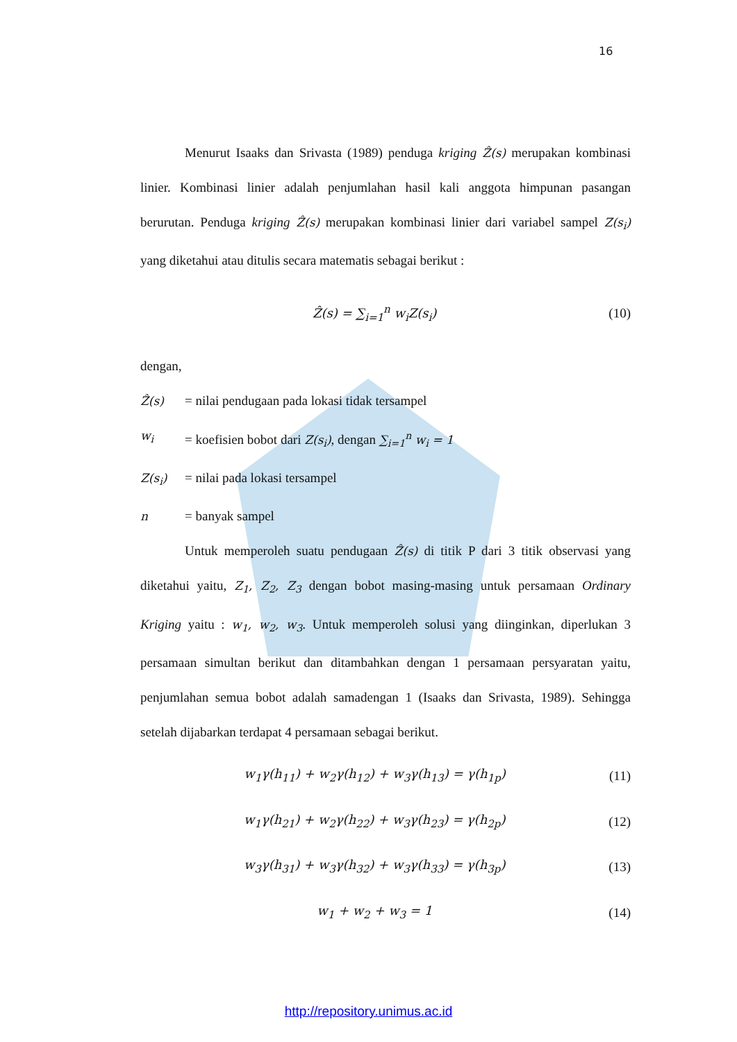16
Menurut Isaaks dan Srivasta (1989) penduga kriging Ẑ(s) merupakan kombinasi linier. Kombinasi linier adalah penjumlahan hasil kali anggota himpunan pasangan berurutan. Penduga kriging Ẑ(s) merupakan kombinasi linier dari variabel sampel Z(s<sub>i</sub>) yang diketahui atau ditulis secara matematis sebagai berikut :
Ẑ(s) = ∑<sub>i=1</sub><sup>n</sup> w<sub>i</sub>Z(s<sub>i</sub>) (10)
dengan,
Ẑ(s) = nilai pendugaan pada lokasi tidak tersampel
w<sub>i</sub> = koefisien bobot dari Z(s<sub>i</sub>), dengan ∑<sub>i=1</sub><sup>n</sup> w<sub>i</sub> = 1
Z(s<sub>i</sub>) = nilai pada lokasi tersampel
n = banyak sampel
Untuk memperoleh suatu pendugaan Ẑ(s) di titik P dari 3 titik observasi yang diketahui yaitu, Z<sub>1</sub>, Z<sub>2</sub>, Z<sub>3</sub> dengan bobot masing-masing untuk persamaan Ordinary Kriging yaitu : w<sub>1</sub>, w<sub>2</sub>, w<sub>3</sub>. Untuk memperoleh solusi yang diinginkan, diperlukan 3 persamaan simultan berikut dan ditambahkan dengan 1 persamaan persyaratan yaitu, penjumlahan semua bobot adalah samadengan 1 (Isaaks dan Srivasta, 1989). Sehingga setelah dijabarkan terdapat 4 persamaan sebagai berikut.
w<sub>1</sub>γ(h<sub>11</sub>) + w<sub>2</sub>γ(h<sub>12</sub>) + w<sub>3</sub>γ(h<sub>13</sub>) = γ(h<sub>1p</sub>) (11)
w<sub>1</sub>γ(h<sub>21</sub>) + w<sub>2</sub>γ(h<sub>22</sub>) + w<sub>3</sub>γ(h<sub>23</sub>) = γ(h<sub>2p</sub>) (12)
w<sub>3</sub>γ(h<sub>31</sub>) + w<sub>3</sub>γ(h<sub>32</sub>) + w<sub>3</sub>γ(h<sub>33</sub>) = γ(h<sub>3p</sub>) (13)
w<sub>1</sub> + w<sub>2</sub> + w<sub>3</sub> = 1 (14)
http://repository.unimus.ac.id